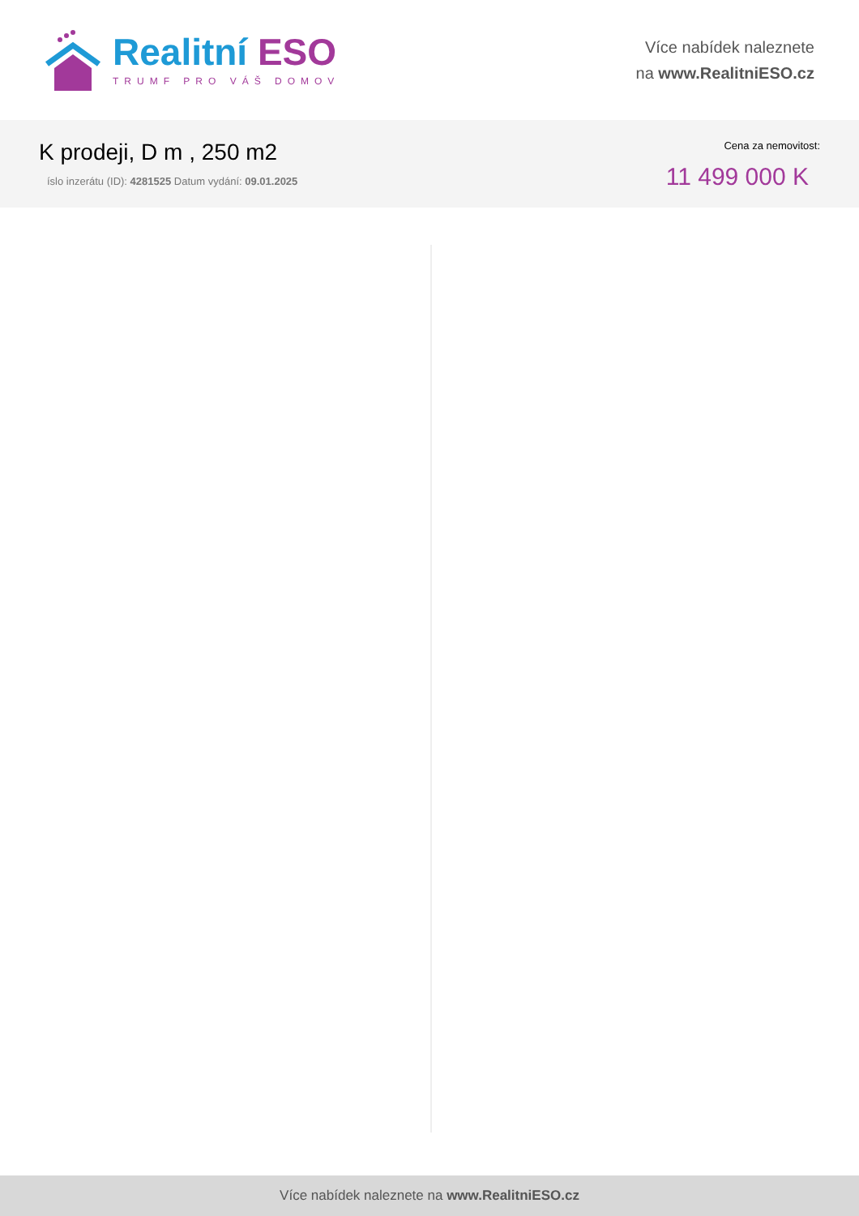Realitní ESO
TRUMF PRO VÁŠ DOMOV
Více nabídek naleznete
na www.RealitniESO.cz
K prodeji, D m , 250 m2
íslo inzerátu (ID): 4281525 Datum vydání: 09.01.2025
Cena za nemovitost:
11 499 000 K
Více nabídek naleznete na www.RealitniESO.cz